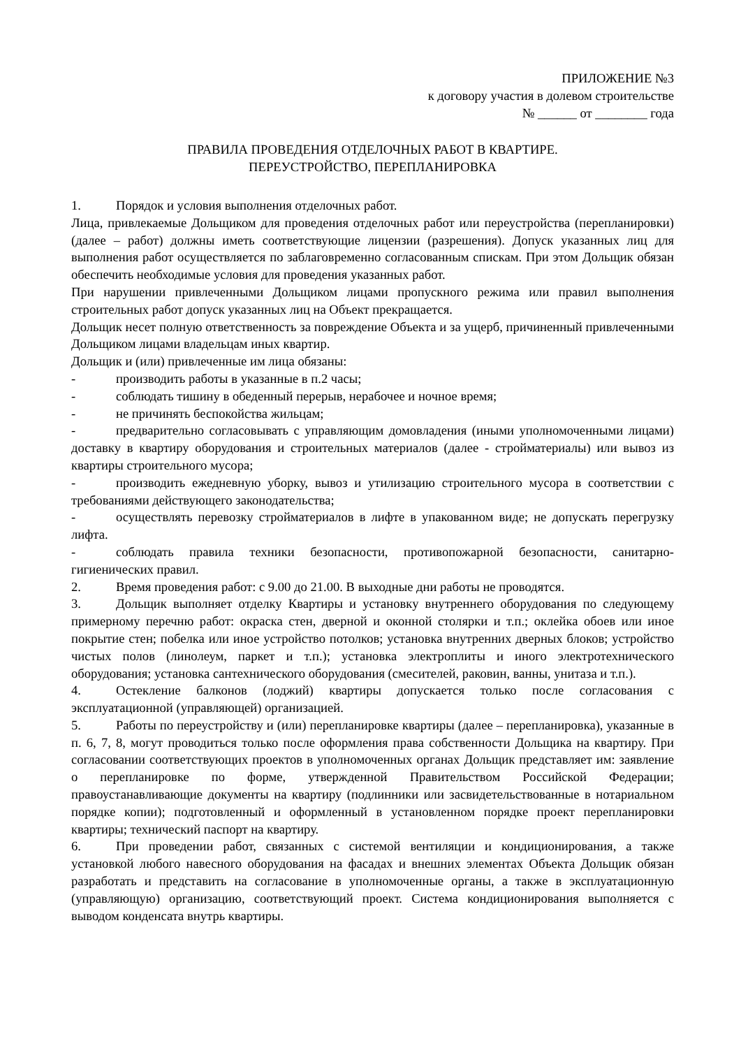ПРИЛОЖЕНИЕ №3
к договору участия в долевом строительстве
№ ______ от ________ года
ПРАВИЛА ПРОВЕДЕНИЯ ОТДЕЛОЧНЫХ РАБОТ В КВАРТИРЕ.
ПЕРЕУСТРОЙСТВО, ПЕРЕПЛАНИРОВКА
1. Порядок и условия выполнения отделочных работ.
Лица, привлекаемые Дольщиком для проведения отделочных работ или переустройства (перепланировки) (далее – работ) должны иметь соответствующие лицензии (разрешения). Допуск указанных лиц для выполнения работ осуществляется по заблаговременно согласованным спискам. При этом Дольщик обязан обеспечить необходимые условия для проведения указанных работ.
При нарушении привлеченными Дольщиком лицами пропускного режима или правил выполнения строительных работ допуск указанных лиц на Объект прекращается.
Дольщик несет полную ответственность за повреждение Объекта и за ущерб, причиненный привлеченными Дольщиком лицами владельцам иных квартир.
Дольщик и (или) привлеченные им лица обязаны:
- производить работы в указанные в п.2 часы;
- соблюдать тишину в обеденный перерыв, нерабочее и ночное время;
- не причинять беспокойства жильцам;
- предварительно согласовывать с управляющим домовладения (иными уполномоченными лицами) доставку в квартиру оборудования и строительных материалов (далее - стройматериалы) или вывоз из квартиры строительного мусора;
- производить ежедневную уборку, вывоз и утилизацию строительного мусора в соответствии с требованиями действующего законодательства;
- осуществлять перевозку стройматериалов в лифте в упакованном виде; не допускать перегрузку лифта.
- соблюдать правила техники безопасности, противопожарной безопасности, санитарно-гигиенических правил.
2. Время проведения работ: с 9.00 до 21.00. В выходные дни работы не проводятся.
3. Дольщик выполняет отделку Квартиры и установку внутреннего оборудования по следующему примерному перечню работ: окраска стен, дверной и оконной столярки и т.п.; оклейка обоев или иное покрытие стен; побелка или иное устройство потолков; установка внутренних дверных блоков; устройство чистых полов (линолеум, паркет и т.п.); установка электроплиты и иного электротехнического оборудования; установка сантехнического оборудования (смесителей, раковин, ванны, унитаза и т.п.).
4. Остекление балконов (лоджий) квартиры допускается только после согласования с эксплуатационной (управляющей) организацией.
5. Работы по переустройству и (или) перепланировке квартиры (далее – перепланировка), указанные в п. 6, 7, 8, могут проводиться только после оформления права собственности Дольщика на квартиру. При согласовании соответствующих проектов в уполномоченных органах Дольщик представляет им: заявление о перепланировке по форме, утвержденной Правительством Российской Федерации; правоустанавливающие документы на квартиру (подлинники или засвидетельствованные в нотариальном порядке копии); подготовленный и оформленный в установленном порядке проект перепланировки квартиры; технический паспорт на квартиру.
6. При проведении работ, связанных с системой вентиляции и кондиционирования, а также установкой любого навесного оборудования на фасадах и внешних элементах Объекта Дольщик обязан разработать и представить на согласование в уполномоченные органы, а также в эксплуатационную (управляющую) организацию, соответствующий проект. Система кондиционирования выполняется с выводом конденсата внутрь квартиры.